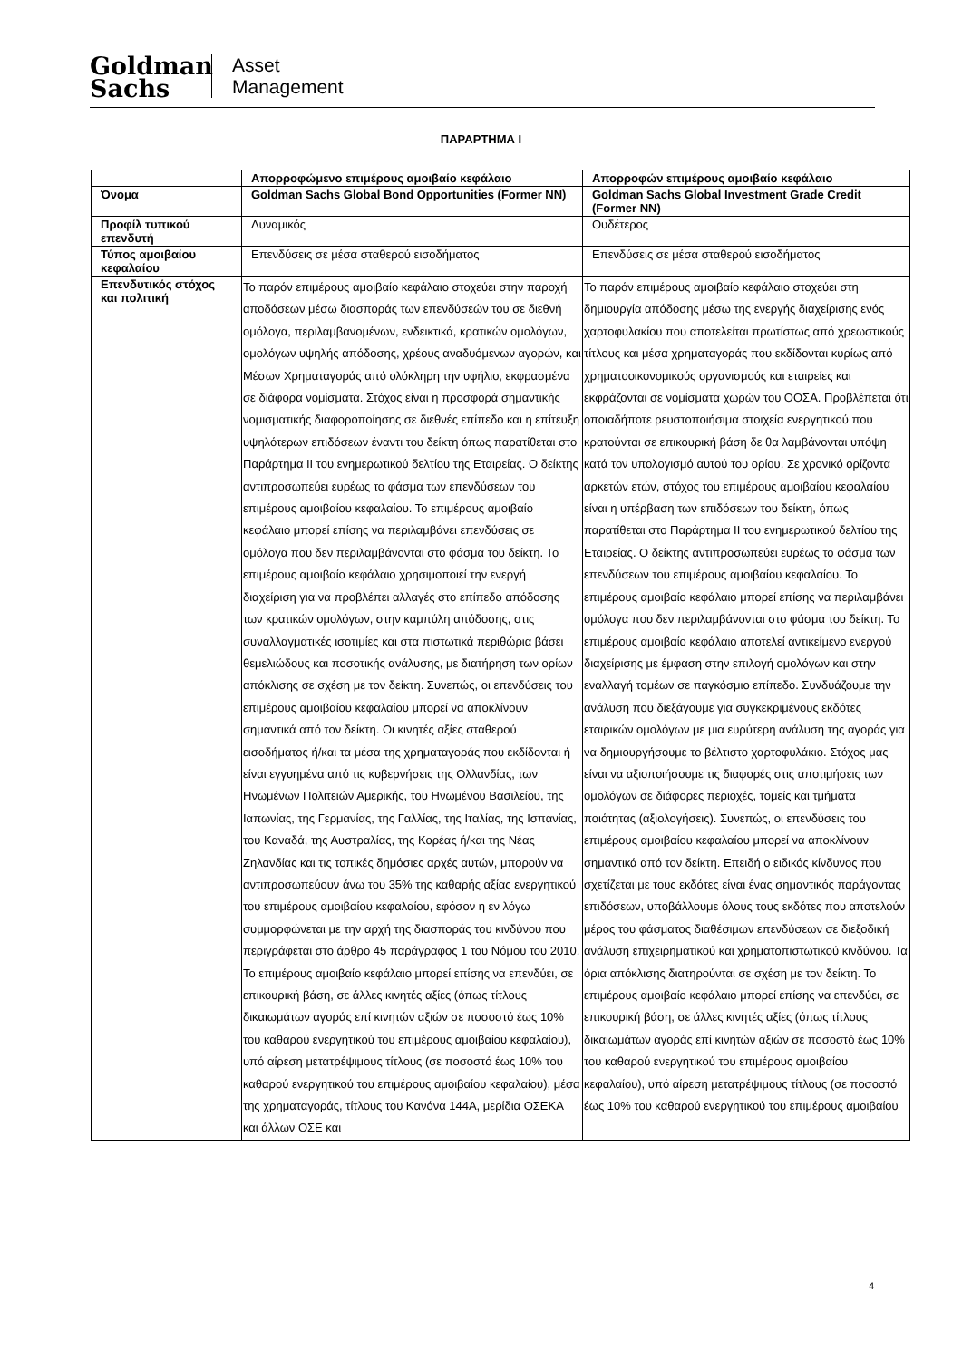Goldman
Sachs
Asset
Management
ΠΑΡΑΡΤΗΜΑ I
| | Απορροφώμενο επιμέρους αμοιβαίο κεφάλαιο | Απορροφών επιμέρους αμοιβαίο κεφάλαιο |
| Όνομα | Goldman Sachs Global Bond Opportunities (Former NN) | Goldman Sachs Global Investment Grade Credit (Former NN) |
| Προφίλ τυπικού επενδυτή | Δυναμικός | Ουδέτερος |
| Τύπος αμοιβαίου κεφαλαίου | Επενδύσεις σε μέσα σταθερού εισοδήματος | Επενδύσεις σε μέσα σταθερού εισοδήματος |
| Επενδυτικός στόχος και πολιτική | Το παρόν επιμέρους αμοιβαίο κεφάλαιο στοχεύει στην παροχή αποδόσεων μέσω διασποράς των επενδύσεών του σε διεθνή ομόλογα, περιλαμβανομένων, ενδεικτικά, κρατικών ομολόγων, ομολόγων υψηλής απόδοσης, χρέους αναδυόμενων αγορών, και Μέσων Χρηματαγοράς από ολόκληρη την υφήλιο, εκφρασμένα σε διάφορα νομίσματα. Στόχος είναι η προσφορά σημαντικής νομισματικής διαφοροποίησης σε διεθνές επίπεδο και η επίτευξη υψηλότερων επιδόσεων έναντι του δείκτη όπως παρατίθεται στο Παράρτημα ΙΙ του ενημερωτικού δελτίου της Εταιρείας. Ο δείκτης αντιπροσωπεύει ευρέως το φάσμα των επενδύσεων του επιμέρους αμοιβαίου κεφαλαίου. Το επιμέρους αμοιβαίο κεφάλαιο μπορεί επίσης να περιλαμβάνει επενδύσεις σε ομόλογα που δεν περιλαμβάνονται στο φάσμα του δείκτη. Το επιμέρους αμοιβαίο κεφάλαιο χρησιμοποιεί την ενεργή διαχείριση για να προβλέπει αλλαγές στο επίπεδο απόδοσης των κρατικών ομολόγων, στην καμπύλη απόδοσης, στις συναλλαγματικές ισοτιμίες και στα πιστωτικά περιθώρια βάσει θεμελιώδους και ποσοτικής ανάλυσης, με διατήρηση των ορίων απόκλισης σε σχέση με τον δείκτη. Συνεπώς, οι επενδύσεις του επιμέρους αμοιβαίου κεφαλαίου μπορεί να αποκλίνουν σημαντικά από τον δείκτη. Οι κινητές αξίες σταθερού εισοδήματος ή/και τα μέσα της χρηματαγοράς που εκδίδονται ή είναι εγγυημένα από τις κυβερνήσεις της Ολλανδίας, των Ηνωμένων Πολιτειών Αμερικής, του Ηνωμένου Βασιλείου, της Ιαπωνίας, της Γερμανίας, της Γαλλίας, της Ιταλίας, της Ισπανίας, του Καναδά, της Αυστραλίας, της Κορέας ή/και της Νέας Ζηλανδίας και τις τοπικές δημόσιες αρχές αυτών, μπορούν να αντιπροσωπεύουν άνω του 35% της καθαρής αξίας ενεργητικού του επιμέρους αμοιβαίου κεφαλαίου, εφόσον η εν λόγω συμμορφώνεται με την αρχή της διασποράς του κινδύνου που περιγράφεται στο άρθρο 45 παράγραφος 1 του Νόμου του 2010. Το επιμέρους αμοιβαίο κεφάλαιο μπορεί επίσης να επενδύει, σε επικουρική βάση, σε άλλες κινητές αξίες (όπως τίτλους δικαιωμάτων αγοράς επί κινητών αξιών σε ποσοστό έως 10% του καθαρού ενεργητικού του επιμέρους αμοιβαίου κεφαλαίου), υπό αίρεση μετατρέψιμους τίτλους (σε ποσοστό έως 10% του καθαρού ενεργητικού του επιμέρους αμοιβαίου κεφαλαίου), μέσα της χρηματαγοράς, τίτλους του Κανόνα 144A, μερίδια ΟΣΕΚΑ και άλλων ΟΣΕ και | Το παρόν επιμέρους αμοιβαίο κεφάλαιο στοχεύει στη δημιουργία απόδοσης μέσω της ενεργής διαχείρισης ενός χαρτοφυλακίου που αποτελείται πρωτίστως από χρεωστικούς τίτλους και μέσα χρηματαγοράς που εκδίδονται κυρίως από χρηματοοικονομικούς οργανισμούς και εταιρείες και εκφράζονται σε νομίσματα χωρών του ΟΟΣΑ. Προβλέπεται ότι οποιαδήποτε ρευστοποιήσιμα στοιχεία ενεργητικού που κρατούνται σε επικουρική βάση δε θα λαμβάνονται υπόψη κατά τον υπολογισμό αυτού του ορίου. Σε χρονικό ορίζοντα αρκετών ετών, στόχος του επιμέρους αμοιβαίου κεφαλαίου είναι η υπέρβαση των επιδόσεων του δείκτη, όπως παρατίθεται στο Παράρτημα ΙΙ του ενημερωτικού δελτίου της Εταιρείας. Ο δείκτης αντιπροσωπεύει ευρέως το φάσμα των επενδύσεων του επιμέρους αμοιβαίου κεφαλαίου. Το επιμέρους αμοιβαίο κεφάλαιο μπορεί επίσης να περιλαμβάνει ομόλογα που δεν περιλαμβάνονται στο φάσμα του δείκτη. Το επιμέρους αμοιβαίο κεφάλαιο αποτελεί αντικείμενο ενεργού διαχείρισης με έμφαση στην επιλογή ομολόγων και στην εναλλαγή τομέων σε παγκόσμιο επίπεδο. Συνδυάζουμε την ανάλυση που διεξάγουμε για συγκεκριμένους εκδότες εταιρικών ομολόγων με μια ευρύτερη ανάλυση της αγοράς για να δημιουργήσουμε το βέλτιστο χαρτοφυλάκιο. Στόχος μας είναι να αξιοποιήσουμε τις διαφορές στις αποτιμήσεις των ομολόγων σε διάφορες περιοχές, τομείς και τμήματα ποιότητας (αξιολογήσεις). Συνεπώς, οι επενδύσεις του επιμέρους αμοιβαίου κεφαλαίου μπορεί να αποκλίνουν σημαντικά από τον δείκτη. Επειδή ο ειδικός κίνδυνος που σχετίζεται με τους εκδότες είναι ένας σημαντικός παράγοντας επιδόσεων, υποβάλλουμε όλους τους εκδότες που αποτελούν μέρος του φάσματος διαθέσιμων επενδύσεων σε διεξοδική ανάλυση επιχειρηματικού και χρηματοπιστωτικού κινδύνου. Τα όρια απόκλισης διατηρούνται σε σχέση με τον δείκτη. Το επιμέρους αμοιβαίο κεφάλαιο μπορεί επίσης να επενδύει, σε επικουρική βάση, σε άλλες κινητές αξίες (όπως τίτλους δικαιωμάτων αγοράς επί κινητών αξιών σε ποσοστό έως 10% του καθαρού ενεργητικού του επιμέρους αμοιβαίου κεφαλαίου), υπό αίρεση μετατρέψιμους τίτλους (σε ποσοστό έως 10% του καθαρού ενεργητικού του επιμέρους αμοιβαίου |
4